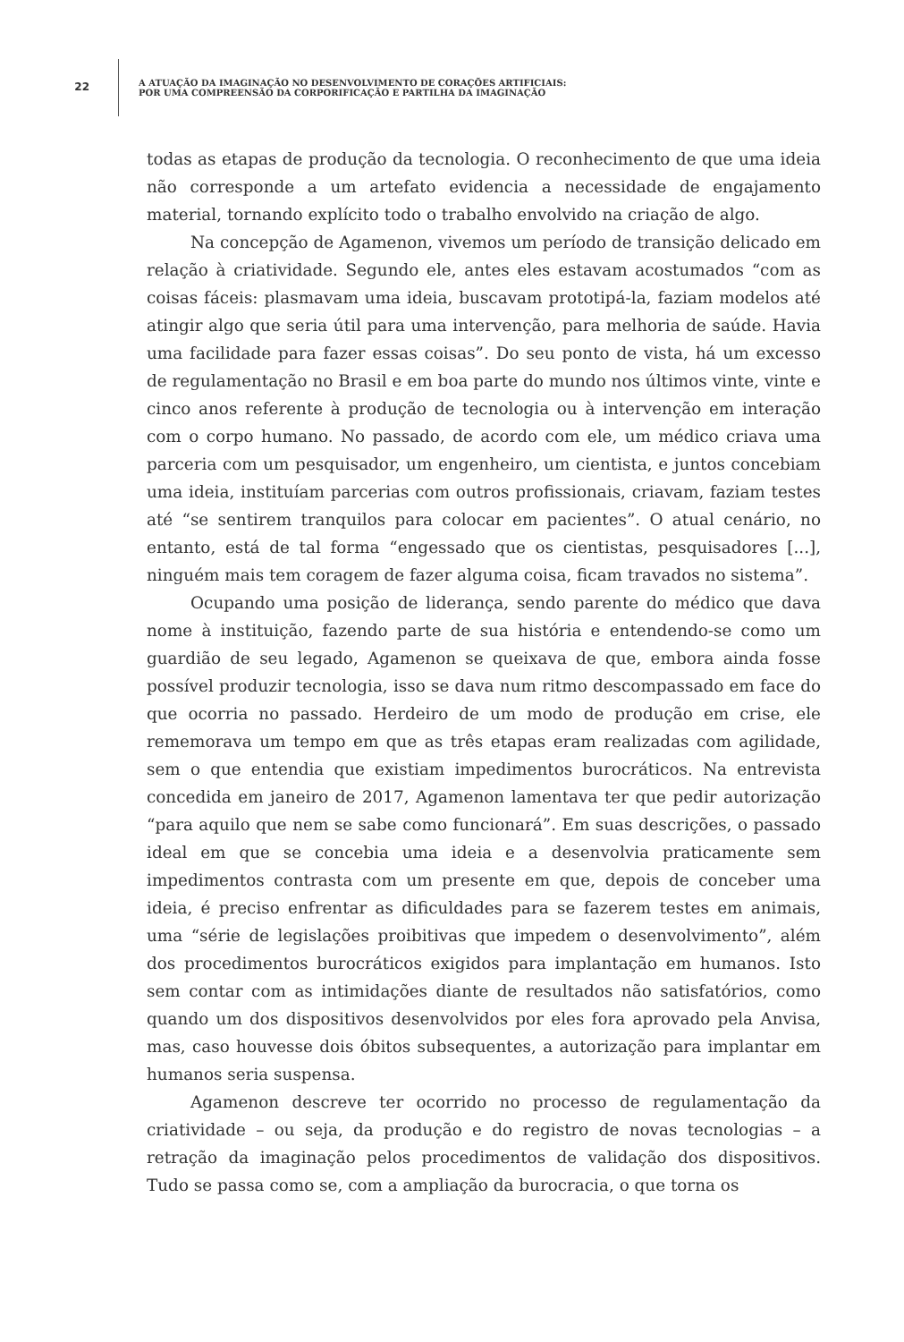22
A ATUAÇÃO DA IMAGINAÇÃO NO DESENVOLVIMENTO DE CORAÇÕES ARTIFICIAIS:
POR UMA COMPREENSÃO DA CORPORIFICAÇÃO E PARTILHA DA IMAGINAÇÃO
todas as etapas de produção da tecnologia. O reconhecimento de que uma ideia não corresponde a um artefato evidencia a necessidade de engajamento material, tornando explícito todo o trabalho envolvido na criação de algo.
Na concepção de Agamenon, vivemos um período de transição delicado em relação à criatividade. Segundo ele, antes eles estavam acostumados “com as coisas fáceis: plasmavam uma ideia, buscavam prototipá-la, faziam modelos até atingir algo que seria útil para uma intervenção, para melhoria de saúde. Havia uma facilidade para fazer essas coisas”. Do seu ponto de vista, há um excesso de regulamentação no Brasil e em boa parte do mundo nos últimos vinte, vinte e cinco anos referente à produção de tecnologia ou à intervenção em interação com o corpo humano. No passado, de acordo com ele, um médico criava uma parceria com um pesquisador, um engenheiro, um cientista, e juntos concebiam uma ideia, instituíam parcerias com outros profissionais, criavam, faziam testes até “se sentirem tranquilos para colocar em pacientes”. O atual cenário, no entanto, está de tal forma “engessado que os cientistas, pesquisadores [...], ninguém mais tem coragem de fazer alguma coisa, ficam travados no sistema”.
Ocupando uma posição de liderança, sendo parente do médico que dava nome à instituição, fazendo parte de sua história e entendendo-se como um guardião de seu legado, Agamenon se queixava de que, embora ainda fosse possível produzir tecnologia, isso se dava num ritmo descompassado em face do que ocorria no passado. Herdeiro de um modo de produção em crise, ele rememorava um tempo em que as três etapas eram realizadas com agilidade, sem o que entendia que existiam impedimentos burocráticos. Na entrevista concedida em janeiro de 2017, Agamenon lamentava ter que pedir autorização “para aquilo que nem se sabe como funcionará”. Em suas descrições, o passado ideal em que se concebia uma ideia e a desenvolvia praticamente sem impedimentos contrasta com um presente em que, depois de conceber uma ideia, é preciso enfrentar as dificuldades para se fazerem testes em animais, uma “série de legislações proibitivas que impedem o desenvolvimento”, além dos procedimentos burocráticos exigidos para implantação em humanos. Isto sem contar com as intimidações diante de resultados não satisfatórios, como quando um dos dispositivos desenvolvidos por eles fora aprovado pela Anvisa, mas, caso houvesse dois óbitos subsequentes, a autorização para implantar em humanos seria suspensa.
Agamenon descreve ter ocorrido no processo de regulamentação da criatividade – ou seja, da produção e do registro de novas tecnologias – a retração da imaginação pelos procedimentos de validação dos dispositivos. Tudo se passa como se, com a ampliação da burocracia, o que torna os